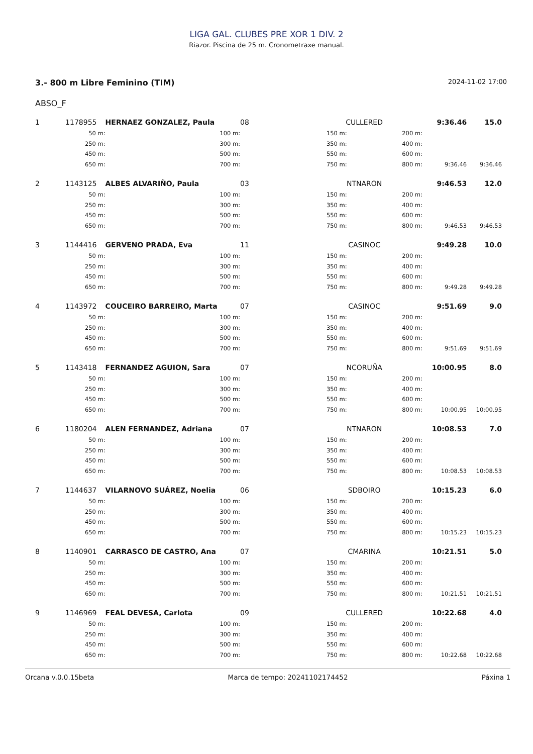LIGA GAL. CLUBES PRE XOR 1 DIV. 2
Riazor. Piscina de 25 m. Cronometraxe manual.
3.- 800 m Libre Feminino (TIM)
2024-11-02 17:00
ABSO_F
| 1 | 1178955 | HERNAEZ GONZALEZ, Paula | 08 | CULLERED | 9:36.46 | | 15.0 |
| | 50 m: | 100 m: | | 150 m: | 200 m: | | |
| | 250 m: | 300 m: | | 350 m: | 400 m: | | |
| | 450 m: | 500 m: | | 550 m: | 600 m: | | |
| | 650 m: | 700 m: | | 750 m: | 800 m: | 9:36.46 | 9:36.46 |
| 2 | 1143125 | ALBES ALVARIÑO, Paula | 03 | NTNARON | 9:46.53 | | 12.0 |
| | 50 m: | 100 m: | | 150 m: | 200 m: | | |
| | 250 m: | 300 m: | | 350 m: | 400 m: | | |
| | 450 m: | 500 m: | | 550 m: | 600 m: | | |
| | 650 m: | 700 m: | | 750 m: | 800 m: | 9:46.53 | 9:46.53 |
| 3 | 1144416 | GERVENO PRADA, Eva | 11 | CASINOC | 9:49.28 | | 10.0 |
| | 50 m: | 100 m: | | 150 m: | 200 m: | | |
| | 250 m: | 300 m: | | 350 m: | 400 m: | | |
| | 450 m: | 500 m: | | 550 m: | 600 m: | | |
| | 650 m: | 700 m: | | 750 m: | 800 m: | 9:49.28 | 9:49.28 |
| 4 | 1143972 | COUCEIRO BARREIRO, Marta | 07 | CASINOC | 9:51.69 | | 9.0 |
| | 50 m: | 100 m: | | 150 m: | 200 m: | | |
| | 250 m: | 300 m: | | 350 m: | 400 m: | | |
| | 450 m: | 500 m: | | 550 m: | 600 m: | | |
| | 650 m: | 700 m: | | 750 m: | 800 m: | 9:51.69 | 9:51.69 |
| 5 | 1143418 | FERNANDEZ AGUION, Sara | 07 | NCORUÑA | 10:00.95 | | 8.0 |
| | 50 m: | 100 m: | | 150 m: | 200 m: | | |
| | 250 m: | 300 m: | | 350 m: | 400 m: | | |
| | 450 m: | 500 m: | | 550 m: | 600 m: | | |
| | 650 m: | 700 m: | | 750 m: | 800 m: | 10:00.95 | 10:00.95 |
| 6 | 1180204 | ALEN FERNANDEZ, Adriana | 07 | NTNARON | 10:08.53 | | 7.0 |
| | 50 m: | 100 m: | | 150 m: | 200 m: | | |
| | 250 m: | 300 m: | | 350 m: | 400 m: | | |
| | 450 m: | 500 m: | | 550 m: | 600 m: | | |
| | 650 m: | 700 m: | | 750 m: | 800 m: | 10:08.53 | 10:08.53 |
| 7 | 1144637 | VILARNOVO SUÁREZ, Noelia | 06 | SDBOIRO | 10:15.23 | | 6.0 |
| | 50 m: | 100 m: | | 150 m: | 200 m: | | |
| | 250 m: | 300 m: | | 350 m: | 400 m: | | |
| | 450 m: | 500 m: | | 550 m: | 600 m: | | |
| | 650 m: | 700 m: | | 750 m: | 800 m: | 10:15.23 | 10:15.23 |
| 8 | 1140901 | CARRASCO DE CASTRO, Ana | 07 | CMARINA | 10:21.51 | | 5.0 |
| | 50 m: | 100 m: | | 150 m: | 200 m: | | |
| | 250 m: | 300 m: | | 350 m: | 400 m: | | |
| | 450 m: | 500 m: | | 550 m: | 600 m: | | |
| | 650 m: | 700 m: | | 750 m: | 800 m: | 10:21.51 | 10:21.51 |
| 9 | 1146969 | FEAL DEVESA, Carlota | 09 | CULLERED | 10:22.68 | | 4.0 |
| | 50 m: | 100 m: | | 150 m: | 200 m: | | |
| | 250 m: | 300 m: | | 350 m: | 400 m: | | |
| | 450 m: | 500 m: | | 550 m: | 600 m: | | |
| | 650 m: | 700 m: | | 750 m: | 800 m: | 10:22.68 | 10:22.68 |
Orcana v.0.0.15beta Marca de tempo: 20241102174452 Páxina 1